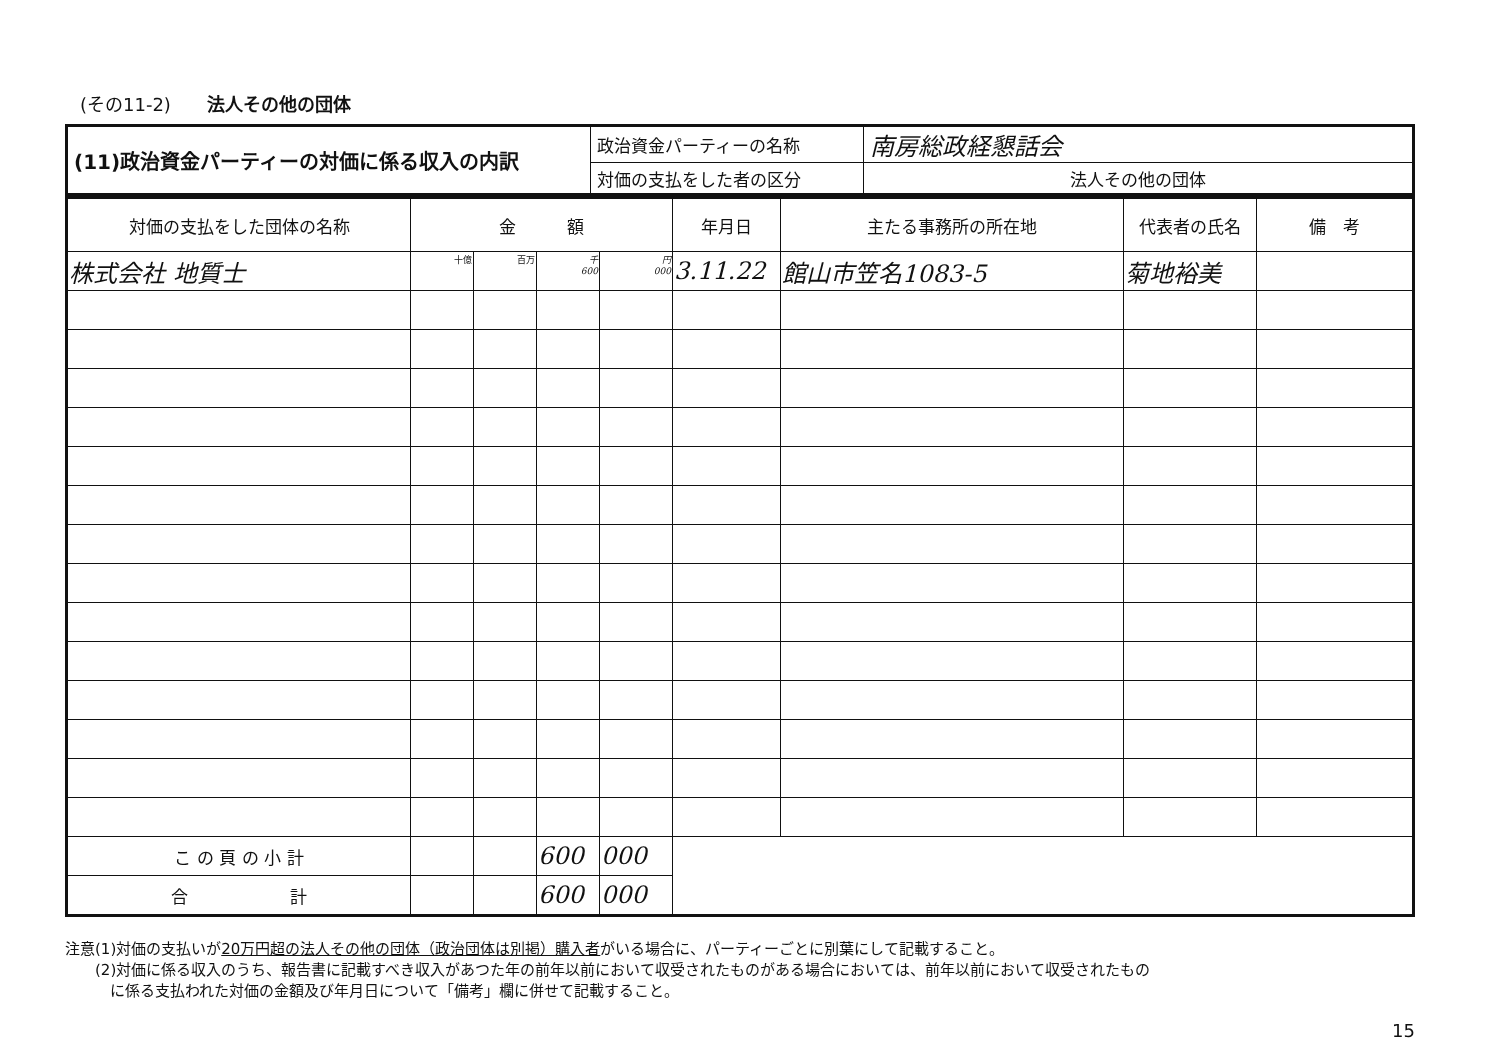(その11-2) 法人その他の団体
| (11)政治資金パーティーの対価に係る収入の内訳 | 政治資金パーティーの名称 | 南房総政経懇話会 |
| | 対価の支払をした者の区分 | 法人その他の団体 |
| 対価の支払をした団体の名称 | 金 額 | | | | 年月日 | 主たる事務所の所在地 | 代表者の氏名 | 備 考 |
| --- | --- | --- | --- | --- | --- | --- | --- | --- |
| 株式会社 地質士 | 十億 | 百万 | 千 600 | 円 000 | 3.11.22 | 館山市笠名1083-5 | 菊地裕美 | |
| こ の 頁 の 小 計 | | | 600 | 000 | | | | |
| 合 計 | | | 600 | 000 | | | | |
注意(1)対価の支払いが20万円超の法人その他の団体（政治団体は別掲）購入者がいる場合に、パーティーごとに別葉にして記載すること。
　　(2)対価に係る収入のうち、報告書に記載すべき収入があつた年の前年以前において収受されたものがある場合においては、前年以前において収受されたもの
　　　に係る支払われた対価の金額及び年月日について「備考」欄に併せて記載すること。
15